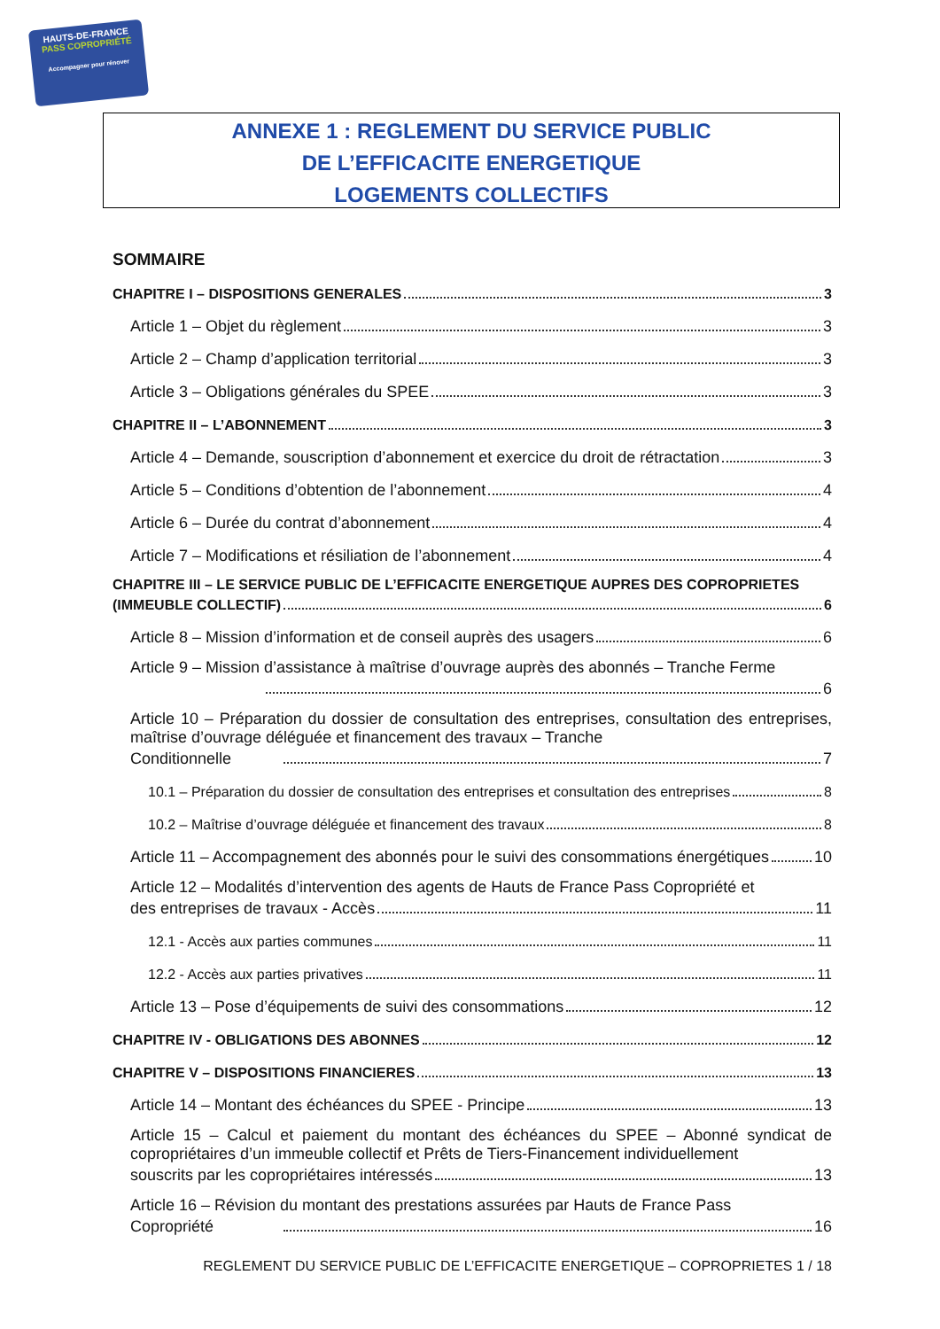HAUTS-DE-FRANCE
PASS COPROPRIÉTÉ
Accompagner pour rénover
ANNEXE 1 : REGLEMENT DU SERVICE PUBLIC
DE L’EFFICACITE ENERGETIQUE
LOGEMENTS COLLECTIFS
SOMMAIRE
CHAPITRE I – DISPOSITIONS GENERALES 3
Article 1 – Objet du règlement 3
Article 2 – Champ d’application territorial 3
Article 3 – Obligations générales du SPEE 3
CHAPITRE II – L’ABONNEMENT 3
Article 4 – Demande, souscription d’abonnement et exercice du droit de rétractation 3
Article 5 – Conditions d’obtention de l’abonnement 4
Article 6 – Durée du contrat d’abonnement 4
Article 7 – Modifications et résiliation de l’abonnement 4
CHAPITRE III – LE SERVICE PUBLIC DE L’EFFICACITE ENERGETIQUE AUPRES DES COPROPRIETES
(IMMEUBLE COLLECTIF) 6
Article 8 – Mission d’information et de conseil auprès des usagers 6
Article 9 – Mission d’assistance à maîtrise d’ouvrage auprès des abonnés – Tranche Ferme
6
Article 10 – Préparation du dossier de consultation des entreprises, consultation des entreprises, maîtrise d’ouvrage déléguée et financement des travaux – Tranche
Conditionnelle 7
10.1 – Préparation du dossier de consultation des entreprises et consultation des entreprises 8
10.2 – Maîtrise d’ouvrage déléguée et financement des travaux 8
Article 11 – Accompagnement des abonnés pour le suivi des consommations énergétiques 10
Article 12 – Modalités d’intervention des agents de Hauts de France Pass Copropriété et
des entreprises de travaux - Accès 11
12.1 - Accès aux parties communes 11
12.2 - Accès aux parties privatives 11
Article 13 – Pose d’équipements de suivi des consommations 12
CHAPITRE IV - OBLIGATIONS DES ABONNES 12
CHAPITRE V – DISPOSITIONS FINANCIERES 13
Article 14 – Montant des échéances du SPEE - Principe 13
Article 15 – Calcul et paiement du montant des échéances du SPEE – Abonné syndicat de copropriétaires d’un immeuble collectif et Prêts de Tiers-Financement individuellement
souscrits par les copropriétaires intéressés 13
Article 16 – Révision du montant des prestations assurées par Hauts de France Pass
Copropriété 16
REGLEMENT DU SERVICE PUBLIC DE L’EFFICACITE ENERGETIQUE – COPROPRIETES 1 / 18